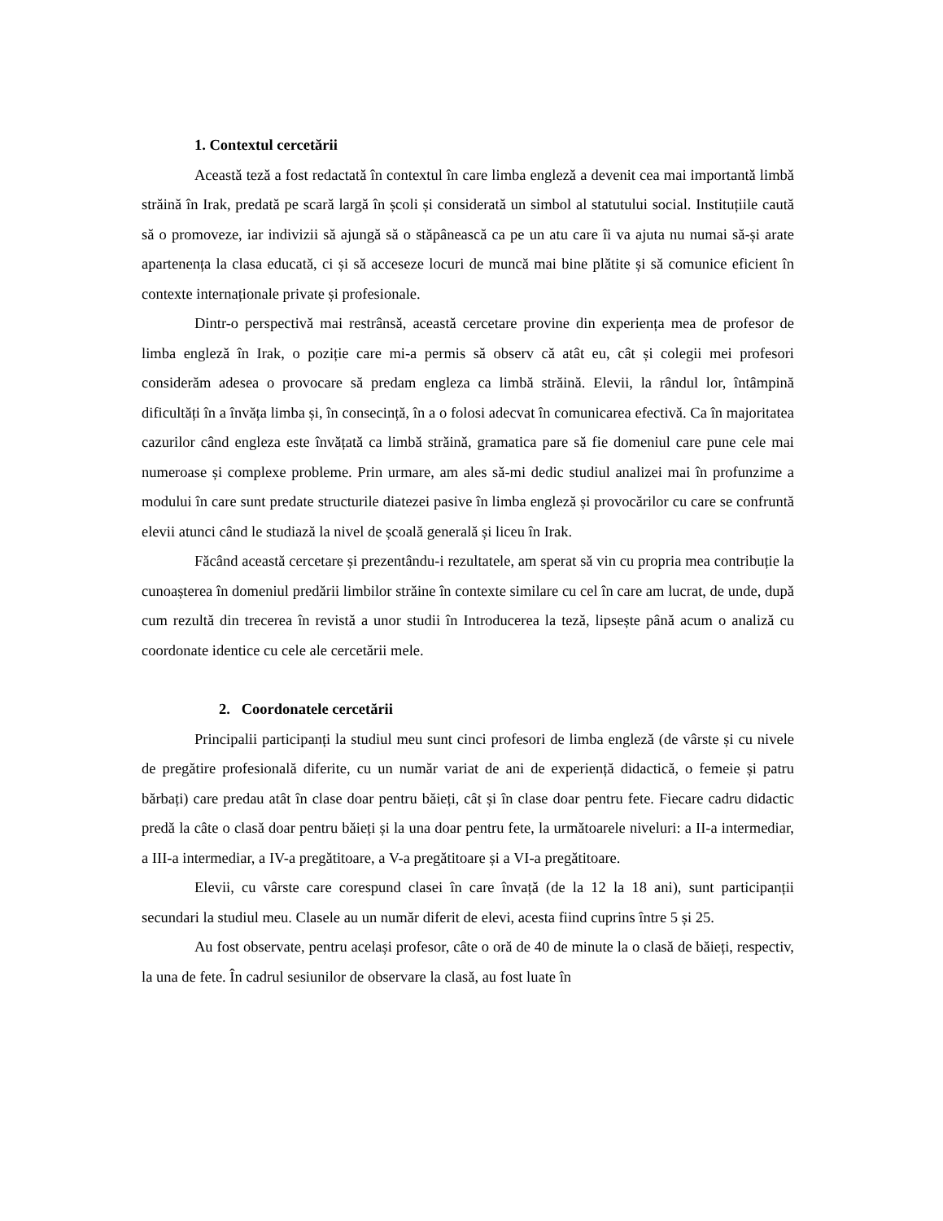1. Contextul cercetării
Această teză a fost redactată în contextul în care limba engleză a devenit cea mai importantă limbă străină în Irak, predată pe scară largă în școli și considerată un simbol al statutului social. Instituțiile caută să o promoveze, iar indivizii să ajungă să o stăpânească ca pe un atu care îi va ajuta nu numai să-și arate apartenența la clasa educată, ci și să acceseze locuri de muncă mai bine plătite și să comunice eficient în contexte internaționale private și profesionale.
Dintr-o perspectivă mai restrânsă, această cercetare provine din experiența mea de profesor de limba engleză în Irak, o poziție care mi-a permis să observ că atât eu, cât și colegii mei profesori considerăm adesea o provocare să predam engleza ca limbă străină. Elevii, la rândul lor, întâmpină dificultăți în a învăța limba și, în consecință, în a o folosi adecvat în comunicarea efectivă. Ca în majoritatea cazurilor când engleza este învățată ca limbă străină, gramatica pare să fie domeniul care pune cele mai numeroase și complexe probleme. Prin urmare, am ales să-mi dedic studiul analizei mai în profunzime a modului în care sunt predate structurile diatezei pasive în limba engleză și provocărilor cu care se confruntă elevii atunci când le studiază la nivel de școală generală și liceu în Irak.
Făcând această cercetare și prezentându-i rezultatele, am sperat să vin cu propria mea contribuție la cunoașterea în domeniul predării limbilor străine în contexte similare cu cel în care am lucrat, de unde, după cum rezultă din trecerea în revistă a unor studii în Introducerea la teză, lipsește până acum o analiză cu coordonate identice cu cele ale cercetării mele.
2. Coordonatele cercetării
Principalii participanți la studiul meu sunt cinci profesori de limba engleză (de vârste și cu nivele de pregătire profesională diferite, cu un număr variat de ani de experiență didactică, o femeie și patru bărbați) care predau atât în clase doar pentru băieți, cât și în clase doar pentru fete. Fiecare cadru didactic predă la câte o clasă doar pentru băieți și la una doar pentru fete, la următoarele niveluri: a II-a intermediar, a III-a intermediar, a IV-a pregătitoare, a V-a pregătitoare și a VI-a pregătitoare.
Elevii, cu vârste care corespund clasei în care învață (de la 12 la 18 ani), sunt participanții secundari la studiul meu. Clasele au un număr diferit de elevi, acesta fiind cuprins între 5 și 25.
Au fost observate, pentru același profesor, câte o oră de 40 de minute la o clasă de băieți, respectiv, la una de fete. În cadrul sesiunilor de observare la clasă, au fost luate în